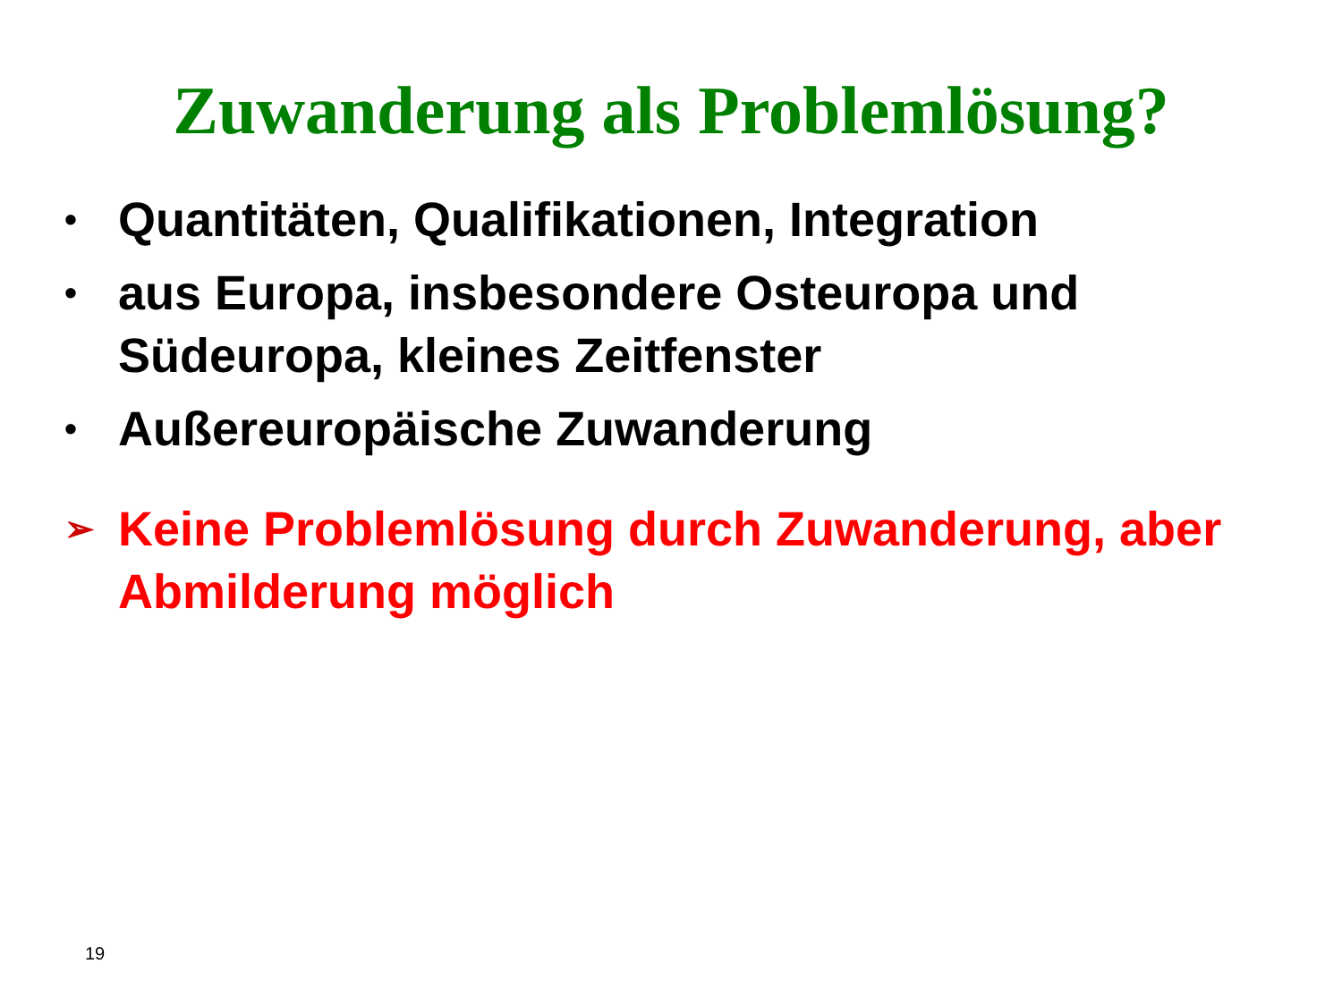Zuwanderung als Problemlösung?
• Quantitäten, Qualifikationen, Integration
• aus Europa, insbesondere Osteuropa und Südeuropa, kleines Zeitfenster
• Außereuropäische Zuwanderung
➢ Keine Problemlösung durch Zuwanderung, aber Abmilderung möglich
19